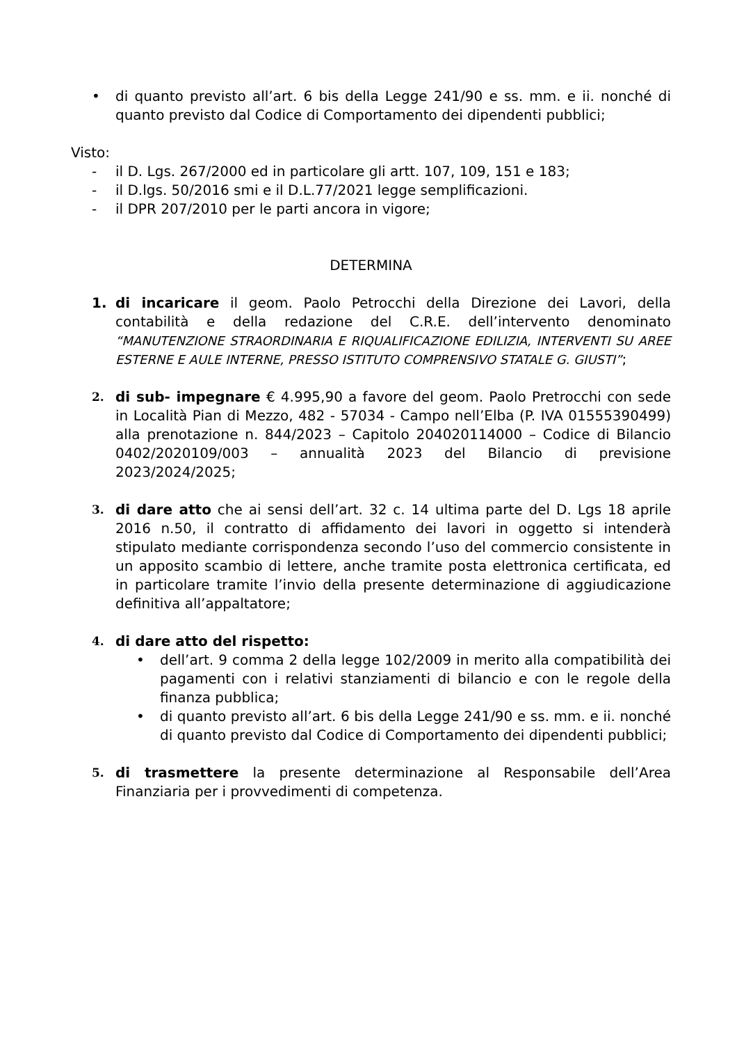• di quanto previsto all’art. 6 bis della Legge 241/90 e ss. mm. e ii. nonché di quanto previsto dal Codice di Comportamento dei dipendenti pubblici;
Visto:
- il D. Lgs. 267/2000 ed in particolare gli artt. 107, 109, 151 e 183;
- il D.lgs. 50/2016 smi e il D.L.77/2021 legge semplificazioni.
- il DPR 207/2010 per le parti ancora in vigore;
DETERMINA
1. di incaricare il geom. Paolo Petrocchi della Direzione dei Lavori, della contabilità e della redazione del C.R.E. dell’intervento denominato “MANUTENZIONE STRAORDINARIA E RIQUALIFICAZIONE EDILIZIA, INTERVENTI SU AREE ESTERNE E AULE INTERNE, PRESSO ISTITUTO COMPRENSIVO STATALE G. GIUSTI”;
2.
di sub- impegnare € 4.995,90 a favore del geom. Paolo Pretrocchi con sede in Località Pian di Mezzo, 482 - 57034 - Campo nell’Elba (P. IVA 01555390499) alla prenotazione n. 844/2023 – Capitolo 204020114000 – Codice di Bilancio 0402/2020109/003 – annualità 2023 del Bilancio di previsione 2023/2024/2025;
3.
di dare atto che ai sensi dell’art. 32 c. 14 ultima parte del D. Lgs 18 aprile 2016 n.50, il contratto di affidamento dei lavori in oggetto si intenderà stipulato mediante corrispondenza secondo l’uso del commercio consistente in un apposito scambio di lettere, anche tramite posta elettronica certificata, ed in particolare tramite l’invio della presente determinazione di aggiudicazione definitiva all’appaltatore;
4.
di dare atto del rispetto:
• dell’art. 9 comma 2 della legge 102/2009 in merito alla compatibilità dei pagamenti con i relativi stanziamenti di bilancio e con le regole della finanza pubblica;
• di quanto previsto all’art. 6 bis della Legge 241/90 e ss. mm. e ii. nonché di quanto previsto dal Codice di Comportamento dei dipendenti pubblici;
5.
di trasmettere la presente determinazione al Responsabile dell’Area Finanziaria per i provvedimenti di competenza.